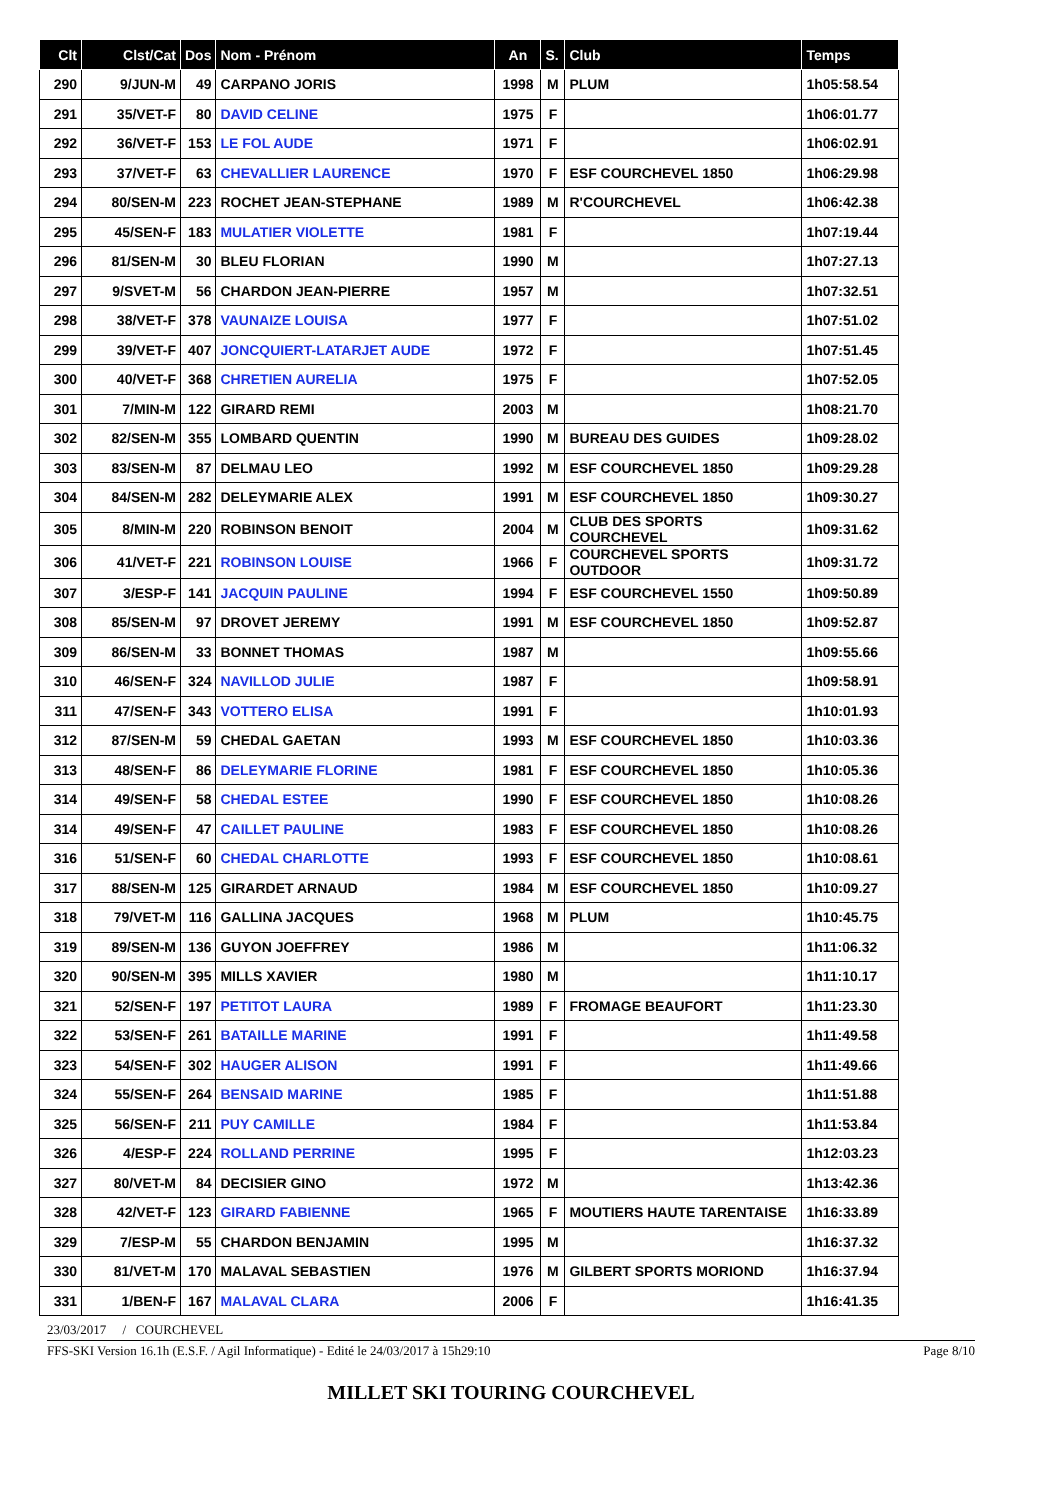| Clt | Clst/Cat | Dos | Nom - Prénom | An | S. | Club | Temps |
| --- | --- | --- | --- | --- | --- | --- | --- |
| 290 | 9/JUN-M | 49 | CARPANO JORIS | 1998 | M | PLUM | 1h05:58.54 |
| 291 | 35/VET-F | 80 | DAVID CELINE | 1975 | F | | 1h06:01.77 |
| 292 | 36/VET-F | 153 | LE FOL AUDE | 1971 | F | | 1h06:02.91 |
| 293 | 37/VET-F | 63 | CHEVALLIER LAURENCE | 1970 | F | ESF COURCHEVEL 1850 | 1h06:29.98 |
| 294 | 80/SEN-M | 223 | ROCHET JEAN-STEPHANE | 1989 | M | R'COURCHEVEL | 1h06:42.38 |
| 295 | 45/SEN-F | 183 | MULATIER VIOLETTE | 1981 | F | | 1h07:19.44 |
| 296 | 81/SEN-M | 30 | BLEU FLORIAN | 1990 | M | | 1h07:27.13 |
| 297 | 9/SVET-M | 56 | CHARDON JEAN-PIERRE | 1957 | M | | 1h07:32.51 |
| 298 | 38/VET-F | 378 | VAUNAIZE LOUISA | 1977 | F | | 1h07:51.02 |
| 299 | 39/VET-F | 407 | JONCQUIERT-LATARJET AUDE | 1972 | F | | 1h07:51.45 |
| 300 | 40/VET-F | 368 | CHRETIEN AURELIA | 1975 | F | | 1h07:52.05 |
| 301 | 7/MIN-M | 122 | GIRARD REMI | 2003 | M | | 1h08:21.70 |
| 302 | 82/SEN-M | 355 | LOMBARD QUENTIN | 1990 | M | BUREAU DES GUIDES | 1h09:28.02 |
| 303 | 83/SEN-M | 87 | DELMAU LEO | 1992 | M | ESF COURCHEVEL 1850 | 1h09:29.28 |
| 304 | 84/SEN-M | 282 | DELEYMARIE ALEX | 1991 | M | ESF COURCHEVEL 1850 | 1h09:30.27 |
| 305 | 8/MIN-M | 220 | ROBINSON BENOIT | 2004 | M | CLUB DES SPORTS COURCHEVEL | 1h09:31.62 |
| 306 | 41/VET-F | 221 | ROBINSON LOUISE | 1966 | F | COURCHEVEL SPORTS OUTDOOR | 1h09:31.72 |
| 307 | 3/ESP-F | 141 | JACQUIN PAULINE | 1994 | F | ESF COURCHEVEL 1550 | 1h09:50.89 |
| 308 | 85/SEN-M | 97 | DROVET JEREMY | 1991 | M | ESF COURCHEVEL 1850 | 1h09:52.87 |
| 309 | 86/SEN-M | 33 | BONNET THOMAS | 1987 | M | | 1h09:55.66 |
| 310 | 46/SEN-F | 324 | NAVILLOD JULIE | 1987 | F | | 1h09:58.91 |
| 311 | 47/SEN-F | 343 | VOTTERO ELISA | 1991 | F | | 1h10:01.93 |
| 312 | 87/SEN-M | 59 | CHEDAL GAETAN | 1993 | M | ESF COURCHEVEL 1850 | 1h10:03.36 |
| 313 | 48/SEN-F | 86 | DELEYMARIE FLORINE | 1981 | F | ESF COURCHEVEL 1850 | 1h10:05.36 |
| 314 | 49/SEN-F | 58 | CHEDAL ESTEE | 1990 | F | ESF COURCHEVEL 1850 | 1h10:08.26 |
| 314 | 49/SEN-F | 47 | CAILLET PAULINE | 1983 | F | ESF COURCHEVEL 1850 | 1h10:08.26 |
| 316 | 51/SEN-F | 60 | CHEDAL CHARLOTTE | 1993 | F | ESF COURCHEVEL 1850 | 1h10:08.61 |
| 317 | 88/SEN-M | 125 | GIRARDET ARNAUD | 1984 | M | ESF COURCHEVEL 1850 | 1h10:09.27 |
| 318 | 79/VET-M | 116 | GALLINA JACQUES | 1968 | M | PLUM | 1h10:45.75 |
| 319 | 89/SEN-M | 136 | GUYON JOEFFREY | 1986 | M | | 1h11:06.32 |
| 320 | 90/SEN-M | 395 | MILLS XAVIER | 1980 | M | | 1h11:10.17 |
| 321 | 52/SEN-F | 197 | PETITOT LAURA | 1989 | F | FROMAGE BEAUFORT | 1h11:23.30 |
| 322 | 53/SEN-F | 261 | BATAILLE MARINE | 1991 | F | | 1h11:49.58 |
| 323 | 54/SEN-F | 302 | HAUGER ALISON | 1991 | F | | 1h11:49.66 |
| 324 | 55/SEN-F | 264 | BENSAID MARINE | 1985 | F | | 1h11:51.88 |
| 325 | 56/SEN-F | 211 | PUY CAMILLE | 1984 | F | | 1h11:53.84 |
| 326 | 4/ESP-F | 224 | ROLLAND PERRINE | 1995 | F | | 1h12:03.23 |
| 327 | 80/VET-M | 84 | DECISIER GINO | 1972 | M | | 1h13:42.36 |
| 328 | 42/VET-F | 123 | GIRARD FABIENNE | 1965 | F | MOUTIERS HAUTE TARENTAISE | 1h16:33.89 |
| 329 | 7/ESP-M | 55 | CHARDON BENJAMIN | 1995 | M | | 1h16:37.32 |
| 330 | 81/VET-M | 170 | MALAVAL SEBASTIEN | 1976 | M | GILBERT SPORTS MORIOND | 1h16:37.94 |
| 331 | 1/BEN-F | 167 | MALAVAL CLARA | 2006 | F | | 1h16:41.35 |
23/03/2017 / COURCHEVEL
FFS-SKI Version 16.1h (E.S.F. / Agil Informatique) - Edité le 24/03/2017 à 15h29:10 Page 8/10
MILLET SKI TOURING COURCHEVEL